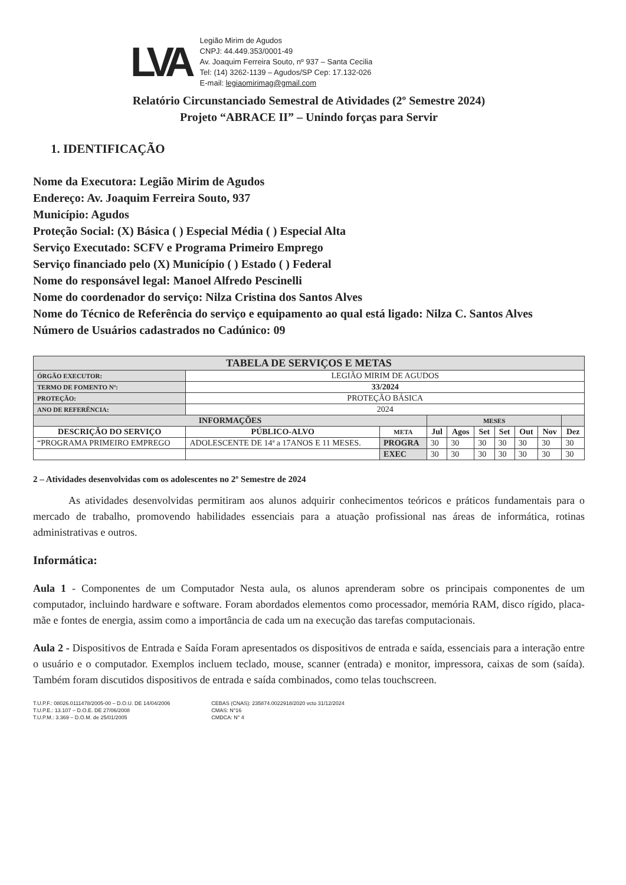LVA
Legião Mirim de Agudos
CNPJ: 44.449.353/0001-49
Av. Joaquim Ferreira Souto, nº 937 – Santa Cecilia
Tel: (14) 3262-1139 – Agudos/SP Cep: 17.132-026
E-mail: legiaomirimag@gmail.com
Relatório Circunstanciado Semestral de Atividades (2º Semestre 2024)
Projeto “ABRACE II” – Unindo forças para Servir
1. IDENTIFICAÇÃO
Nome da Executora: Legião Mirim de Agudos
Endereço: Av. Joaquim Ferreira Souto, 937
Município: Agudos
Proteção Social: (X) Básica ( ) Especial Média ( ) Especial Alta
Serviço Executado: SCFV e Programa Primeiro Emprego
Serviço financiado pelo (X) Município ( ) Estado ( ) Federal
Nome do responsável legal: Manoel Alfredo Pescinelli
Nome do coordenador do serviço: Nilza Cristina dos Santos Alves
Nome do Técnico de Referência do serviço e equipamento ao qual está ligado: Nilza C. Santos Alves
Número de Usuários cadastrados no Cadúnico: 09
| TABELA DE SERVIÇOS E METAS | | | | | | | | | | |
| --- | --- | --- | --- | --- | --- | --- | --- | --- | --- | --- |
| ÓRGÃO EXECUTOR: | LEGIÃO MIRIM DE AGUDOS | | | | | | | | | |
| TERMO DE FOMENTO Nº: | 33/2024 | | | | | | | | | |
| PROTEÇÃO: | PROTEÇÃO BÁSICA | | | | | | | | | |
| ANO DE REFERÊNCIA: | 2024 | | | | | | | | | |
| INFORMAÇÕES | | | MESES | | | | | | | |
| DESCRIÇÃO DO SERVIÇO | PÚBLICO-ALVO | META | Jul | Agos | Set | Set | Out | Nov | Dez | |
| “PROGRAMA PRIMEIRO EMPREGO | ADOLESCENTE DE 14ª a 17ANOS E 11 MESES. | PROGRA | 30 | 30 | 30 | 30 | 30 | 30 | 30 | |
| | | EXEC | 30 | 30 | 30 | 30 | 30 | 30 | 30 | |
2 – Atividades desenvolvidas com os adolescentes no 2º Semestre de 2024
As atividades desenvolvidas permitiram aos alunos adquirir conhecimentos teóricos e práticos fundamentais para o mercado de trabalho, promovendo habilidades essenciais para a atuação profissional nas áreas de informática, rotinas administrativas e outros.
Informática:
Aula 1 - Componentes de um Computador Nesta aula, os alunos aprenderam sobre os principais componentes de um computador, incluindo hardware e software. Foram abordados elementos como processador, memória RAM, disco rígido, placa-mãe e fontes de energia, assim como a importância de cada um na execução das tarefas computacionais.
Aula 2 - Dispositivos de Entrada e Saída Foram apresentados os dispositivos de entrada e saída, essenciais para a interação entre o usuário e o computador. Exemplos incluem teclado, mouse, scanner (entrada) e monitor, impressora, caixas de som (saída). Também foram discutidos dispositivos de entrada e saída combinados, como telas touchscreen.
T.U.P.F.: 08026.0111478/2005-00 – D.O.U. DE 14/04/2006
T.U.P.E.: 13.107 – D.O.E. DE 27/06/2008
T.U.P.M.: 3.369 – D.O.M. de 25/01/2005
CEBAS (CNAS): 235874.0022918/2020 vcto 31/12/2024
CMAS: N°16
CMDCA: N° 4